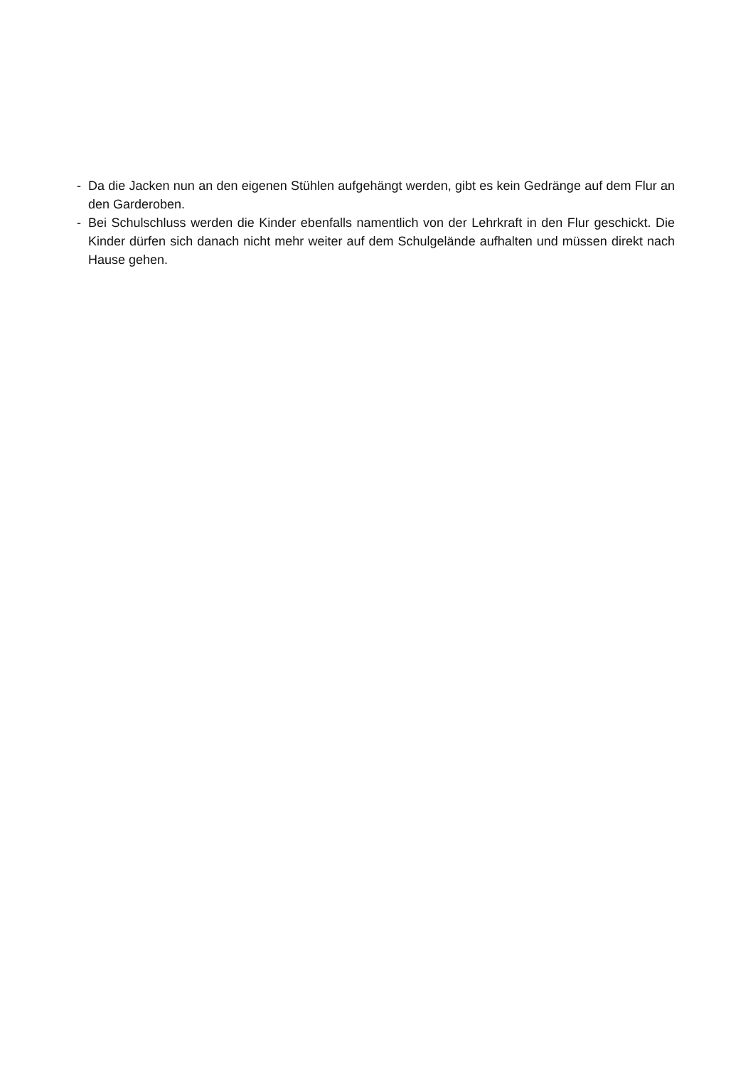- Da die Jacken nun an den eigenen Stühlen aufgehängt werden, gibt es kein Gedränge auf dem Flur an den Garderoben.
- Bei Schulschluss werden die Kinder ebenfalls namentlich von der Lehrkraft in den Flur geschickt. Die Kinder dürfen sich danach nicht mehr weiter auf dem Schulgelände aufhalten und müssen direkt nach Hause gehen.